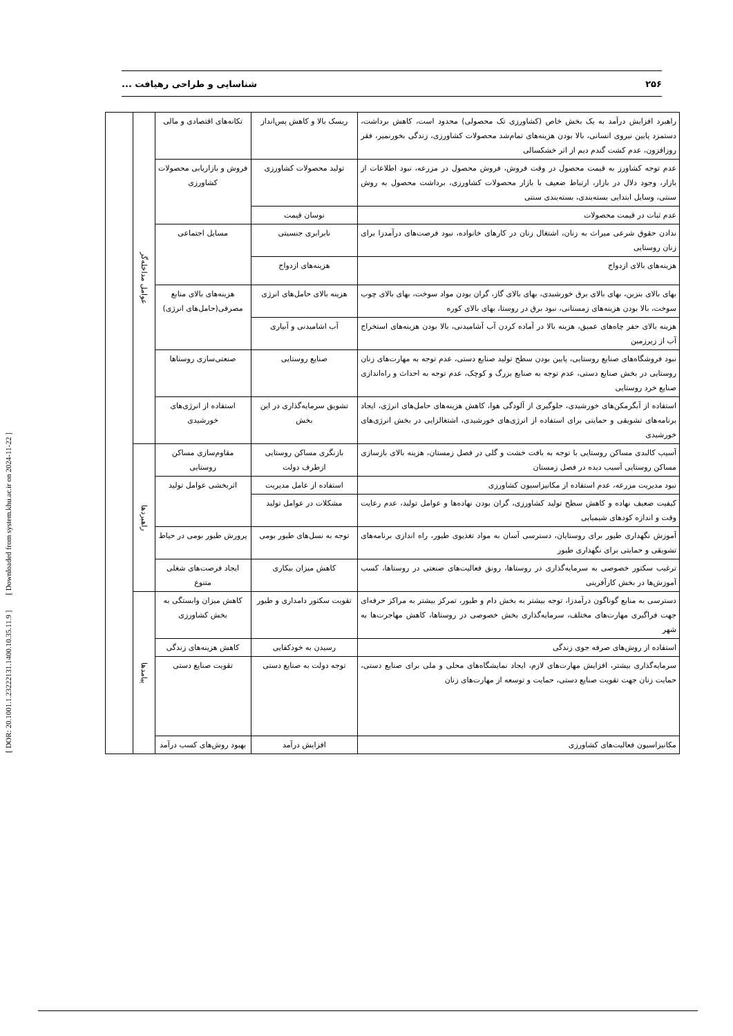۲۵۶ شناسایی و طراحی رهیافت ...
[ DOR: 20.1001.1.23222131.1400.10.35.11.9 ] [ Downloaded from system.khu.ac.ir on 2024-11-22 ]
| راهبرد افزایش درآمد به یک بخش خاص (کشاورزی تک محصولی) محدود است، کاهش برداشت، دستمزد پایین نیروی انسانی، بالا بودن هزینه‌های تمام‌شد محصولات کشاورزی، زندگی بخورنمیر، فقر روزافزون، عدم کشت گندم دیم از اثر خشکسالی | ریسک بالا و کاهش پس‌انداز | تکانه‌های اقتصادی و مالی | عوامل مداخله‌گر | |
| عدم توجه کشاورز به قیمت محصول در وقت فروش، فروش محصول در مزرعه، نبود اطلاعات از بازار، وجود دلال در بازار، ارتباط ضعیف با بازار محصولات کشاورزی، برداشت محصول به روش سنتی، وسایل ابتدایی بسته‌بندی، بسته‌بندی سنتی | تولید محصولات کشاورزی | فروش و بازاریابی محصولات کشاورزی | | |
| عدم ثبات در قیمت محصولات | نوسان قیمت | | | |
| ندادن حقوق شرعی میراث به زنان، اشتغال زنان در کارهای خانواده، نبود فرصت‌های درآمدزا برای زنان روستایی | نابرابری جنسیتی | مسایل اجتماعی | | |
| هزینه‌های بالای ازدواج | هزینه‌های ازدواج | | | |
| بهای بالای بنزین، بهای بالای برق خورشیدی، بهای بالای گاز، گران بودن مواد سوخت، بهای بالای چوب سوخت، بالا بودن هزینه‌های زمستانی، نبود برق در روستا، بهای بالای کوره | هزینه بالای حامل‌های انرژی | هزینه‌های بالای منابع مصرفی(حامل‌های انرژی) | | |
| هزینه بالای حفر چاه‌های عمیق، هزینه بالا در آماده کردن آب آشامیدنی، بالا بودن هزینه‌های استخراج آب از زیرزمین | آب اشامیدنی و آبیاری | | | |
| نبود فروشگاه‌های صنایع روستایی، پایین بودن سطح تولید صنایع دستی، عدم توجه به مهارت‌های زنان روستایی در بخش صنایع دستی، عدم توجه به صنایع بزرگ و کوچک، عدم توجه به احداث و راه‌اندازی صنایع خرد روستایی | صنایع روستایی | صنعتی‌سازی روستاها | | |
| استفاده از آبگرمکن‌های خورشیدی، جلوگیری از آلودگی هوا، کاهش هزینه‌های حامل‌های انرژی، ایجاد برنامه‌های تشویقی و حمایتی برای استفاده از انرژی‌های خورشیدی، اشتغالزایی در بخش انرژی‌های خورشیدی | تشویق سرمایه‌گذاری در این بخش | استفاده از انرژی‌های خورشیدی | | |
| آسیب کالبدی مساکن روستایی با توجه به بافت خشت و گلی در فصل زمستان، هزینه بالای بازسازی مساکن روستایی آسیب دیده در فصل زمستان | بازنگری مساکن روستایی ازطرف دولت | مقاوم‌سازی مساکن روستایی | راهبردها | |
| نبود مدیریت مزرعه، عدم استفاده از مکانیزاسیون کشاورزی | استفاده از عامل مدیریت | اثربخشی عوامل تولید | | |
| کیفیت ضعیف نهاده و کاهش سطح تولید کشاورزی، گران بودن نهاده‌ها و عوامل تولید، عدم رعایت وقت و اندازه کودهای شیمیایی | مشکلات در عوامل تولید | | | |
| آموزش نگهداری طیور برای روستایان، دسترسی آسان به مواد تغذیوی طیور، راه اندازی برنامه‌های تشویقی و حمایتی برای نگهداری طیور | توجه به نسل‌های طیور بومی | پرورش طیور بومی در حیاط | | |
| ترغیب سکتور خصوصی به سرمایه‌گذاری در روستاها، رونق فعالیت‌های صنعتی در روستاها، کسب آموزش‌ها در بخش کارآفرینی | کاهش میزان بیکاری | ایجاد فرصت‌های شغلی متنوع | | |
| دسترسی به منابع گوناگون درآمدزا، توجه بیشتر به بخش دام و طیور، تمرکز بیشتر به مراکز حرفه‌ای جهت فراگیری مهارت‌های مختلف، سرمایه‌گذاری بخش خصوصی در روستاها، کاهش مهاجرت‌ها به شهر | تقویت سکتور دامداری و طیور | کاهش میزان وابستگی به بخش کشاورزی | پیامدها | |
| استفاده از روش‌های صرفه جوی زندگی | رسیدن به خودکفایی | کاهش هزینه‌های زندگی | | |
| سرمایه‌گذاری بیشتر، افزایش مهارت‌های لازم، ایجاد نمایشگاه‌های محلی و ملی برای صنایع دستی، حمایت زنان جهت تقویت صنایع دستی، حمایت و توسعه از مهارت‌های زنان | توجه دولت به صنایع دستی | تقویت صنایع دستی | | |
| مکانیزاسیون فعالیت‌های کشاورزی | افزایش درآمد | بهبود روش‌های کسب درآمد | | |